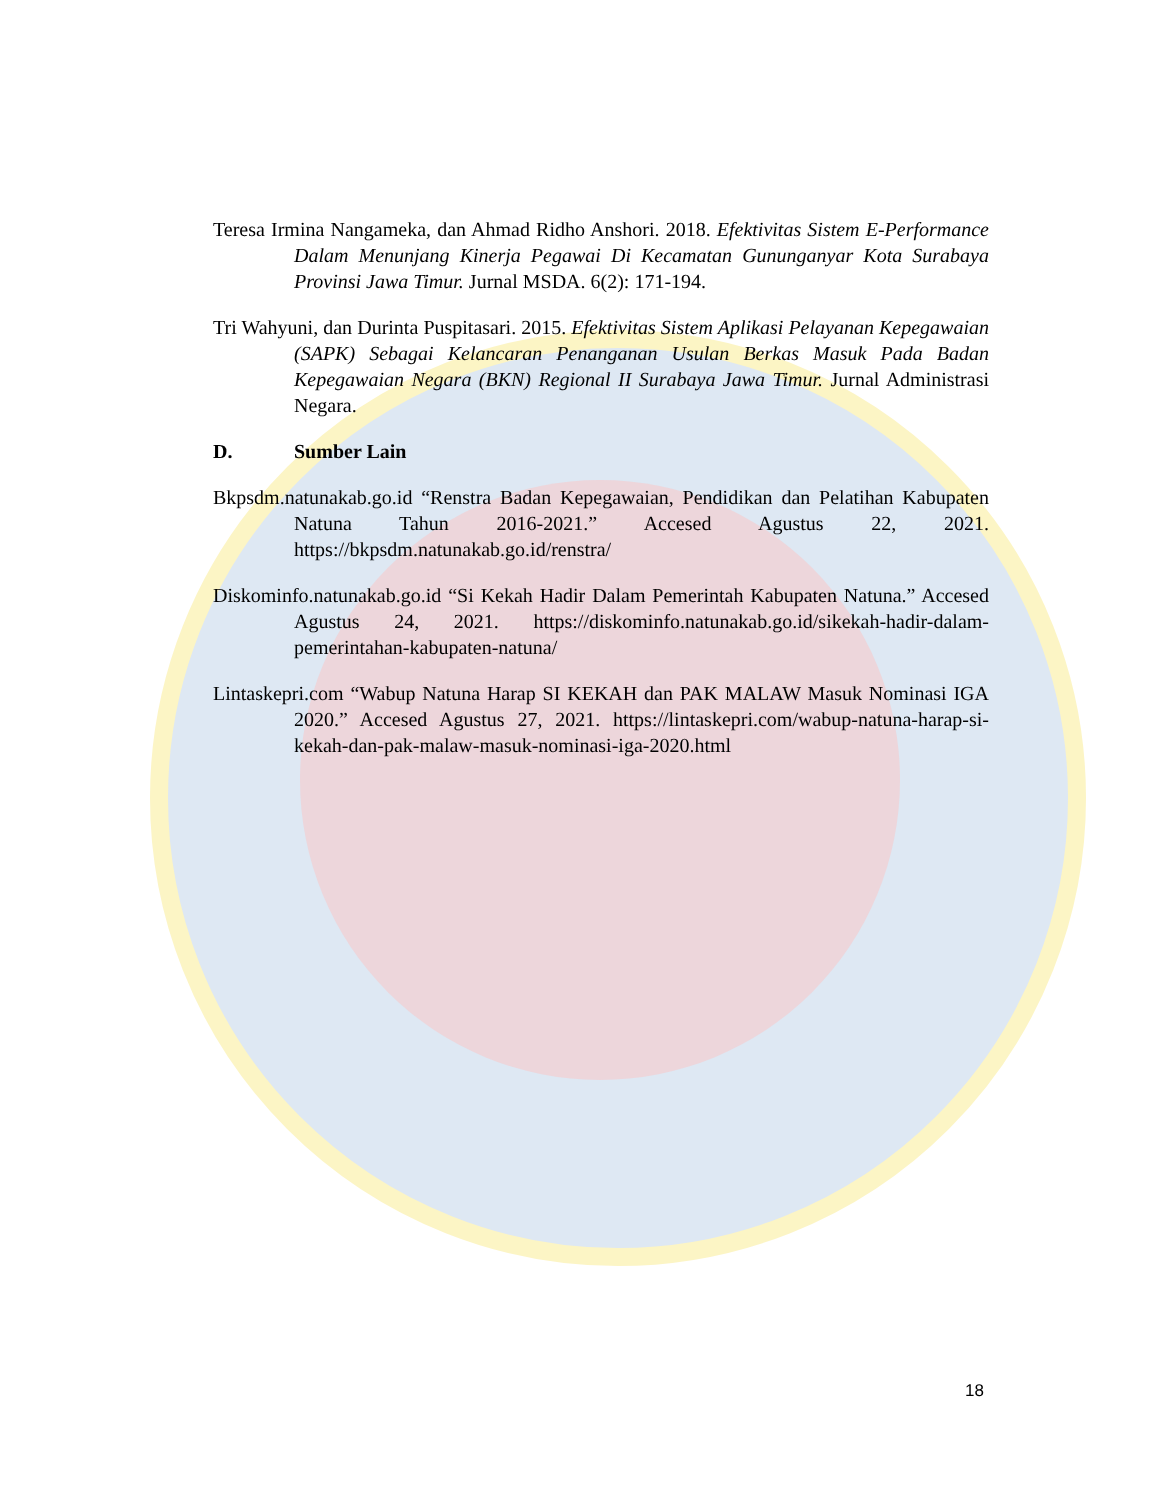Teresa Irmina Nangameka, dan Ahmad Ridho Anshori. 2018. Efektivitas Sistem E-Performance Dalam Menunjang Kinerja Pegawai Di Kecamatan Gununganyar Kota Surabaya Provinsi Jawa Timur. Jurnal MSDA. 6(2): 171-194.
Tri Wahyuni, dan Durinta Puspitasari. 2015. Efektivitas Sistem Aplikasi Pelayanan Kepegawaian (SAPK) Sebagai Kelancaran Penanganan Usulan Berkas Masuk Pada Badan Kepegawaian Negara (BKN) Regional II Surabaya Jawa Timur. Jurnal Administrasi Negara.
D. Sumber Lain
Bkpsdm.natunakab.go.id “Renstra Badan Kepegawaian, Pendidikan dan Pelatihan Kabupaten Natuna Tahun 2016-2021.” Accesed Agustus 22, 2021. https://bkpsdm.natunakab.go.id/renstra/
Diskominfo.natunakab.go.id “Si Kekah Hadir Dalam Pemerintah Kabupaten Natuna.” Accesed Agustus 24, 2021. https://diskominfo.natunakab.go.id/sikekah-hadir-dalam-pemerintahan-kabupaten-natuna/
Lintaskepri.com “Wabup Natuna Harap SI KEKAH dan PAK MALAW Masuk Nominasi IGA 2020.” Accesed Agustus 27, 2021. https://lintaskepri.com/wabup-natuna-harap-si-kekah-dan-pak-malaw-masuk-nominasi-iga-2020.html
18